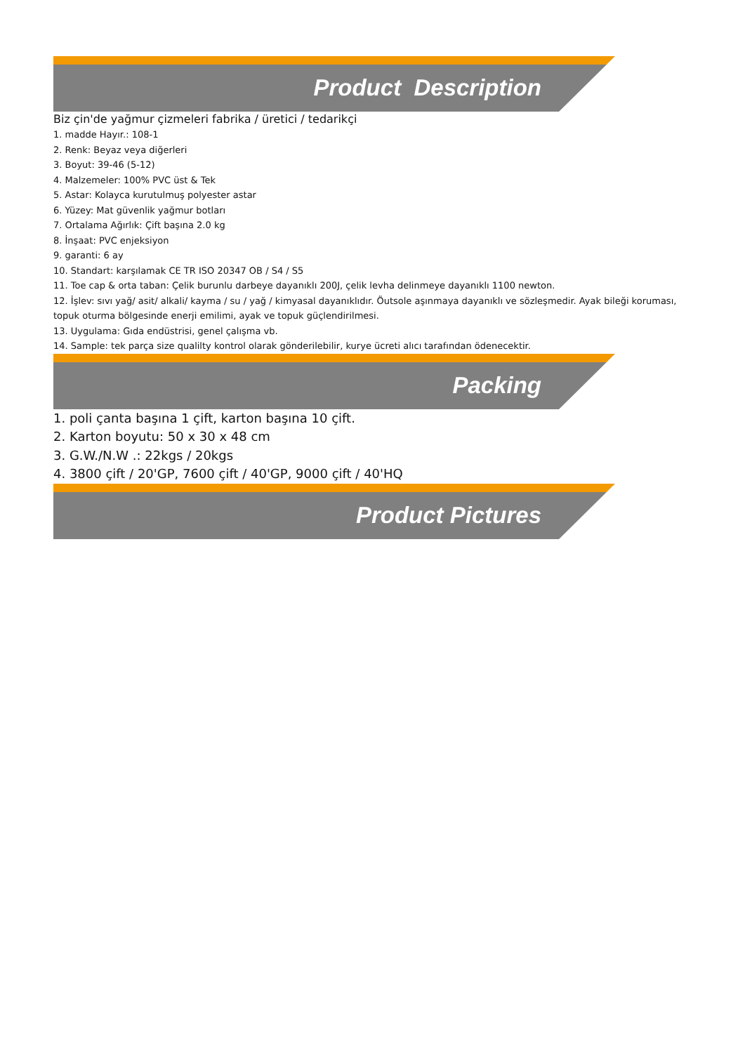Product Description
Biz çin'de yağmur çizmeleri fabrika / üretici / tedarikçi
1. madde Hayır.: 108-1
2. Renk: Beyaz veya diğerleri
3. Boyut: 39-46 (5-12)
4. Malzemeler: 100% PVC üst & Tek
5. Astar: Kolayca kurutulmuş polyester astar
6. Yüzey: Mat güvenlik yağmur botları
7. Ortalama Ağırlık: Çift başına 2.0 kg
8. İnşaat: PVC enjeksiyon
9. garanti: 6 ay
10. Standart: karşılamak CE TR ISO 20347 OB / S4 / S5
11. Toe cap & orta taban: Çelik burunlu darbeye dayanıklı 200J, çelik levha delinmeye dayanıklı 1100 newton.
12. İşlev: sıvı yağ/ asit/ alkali/ kayma / su / yağ / kimyasal dayanıklıdır. Öutsole aşınmaya dayanıklı ve sözleşmedir. Ayak bileği koruması, topuk oturma bölgesinde enerji emilimi, ayak ve topuk güçlendirilmesi.
13. Uygulama: Gıda endüstrisi, genel çalışma vb.
14. Sample: tek parça size qualilty kontrol olarak gönderilebilir, kurye ücreti alıcı tarafından ödenecektir.
Packing
1. poli çanta başına 1 çift, karton başına 10 çift.
2. Karton boyutu: 50 x 30 x 48 cm
3. G.W./N.W .: 22kgs / 20kgs
4. 3800 çift / 20'GP, 7600 çift / 40'GP, 9000 çift / 40'HQ
Product Pictures